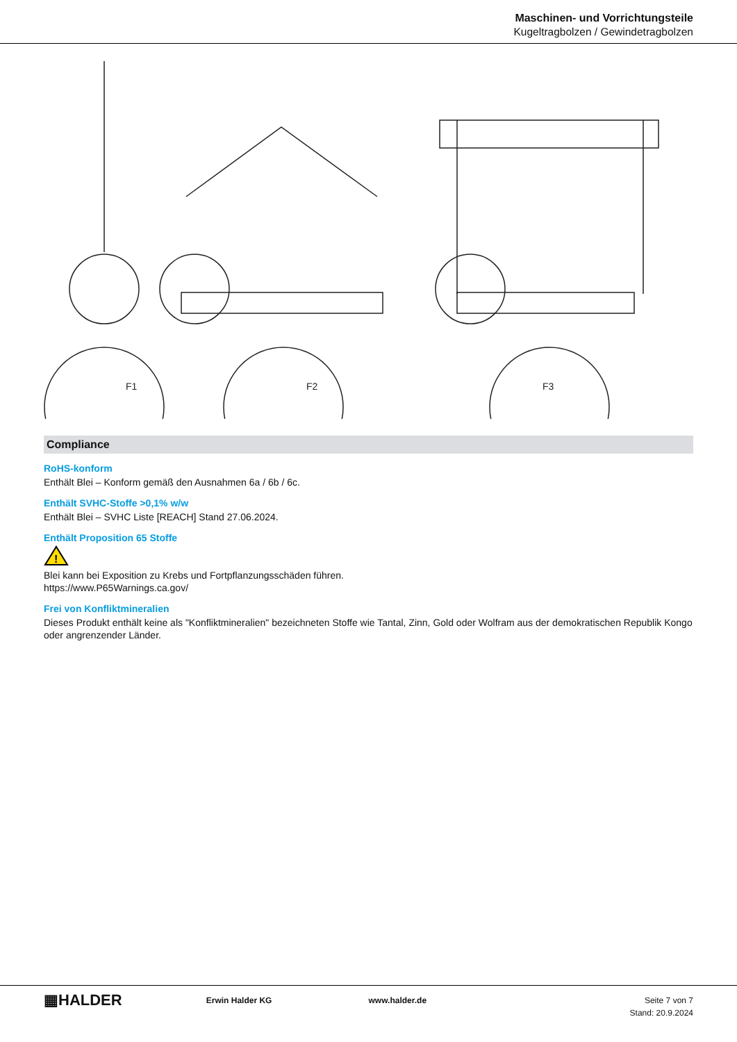Maschinen- und Vorrichtungsteile
Kugeltragbolzen / Gewindetragbolzen
F1
F2
F3
Compliance
RoHS-konform
Enthält Blei – Konform gemäß den Ausnahmen 6a / 6b / 6c.
Enthält SVHC-Stoffe >0,1% w/w
Enthält Blei – SVHC Liste [REACH] Stand 27.06.2024.
Enthält Proposition 65 Stoffe
!
Blei kann bei Exposition zu Krebs und Fortpflanzungsschäden führen.
https://www.P65Warnings.ca.gov/
Frei von Konfliktmineralien
Dieses Produkt enthält keine als "Konfliktmineralien" bezeichneten Stoffe wie Tantal, Zinn, Gold oder Wolfram aus der demokratischen Republik Kongo oder angrenzender Länder.
▦HALDER
Erwin Halder KG www.halder.de Seite 7 von 7
Stand: 20.9.2024